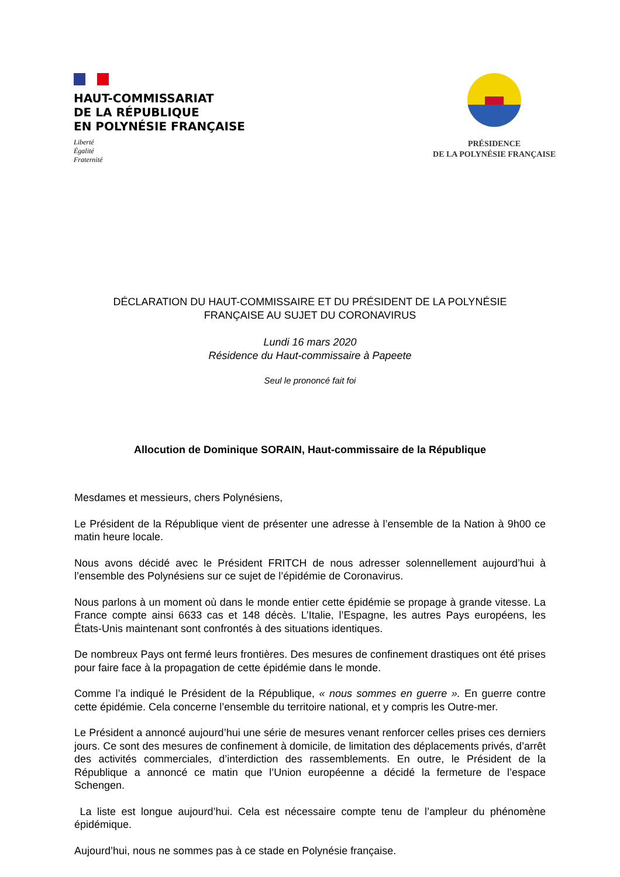HAUT-COMMISSARIAT
DE LA RÉPUBLIQUE
EN POLYNÉSIE FRANÇAISE
Liberté
Égalité
Fraternité
PRÉSIDENCE
DE LA POLYNÉSIE FRANÇAISE
DÉCLARATION DU HAUT-COMMISSAIRE ET DU PRÉSIDENT DE LA POLYNÉSIE
FRANÇAISE AU SUJET DU CORONAVIRUS
Lundi 16 mars 2020
Résidence du Haut-commissaire à Papeete
Seul le prononcé fait foi
Allocution de Dominique SORAIN, Haut-commissaire de la République
Mesdames et messieurs, chers Polynésiens,
Le Président de la République vient de présenter une adresse à l’ensemble de la Nation à 9h00 ce matin heure locale.
Nous avons décidé avec le Président FRITCH de nous adresser solennellement aujourd’hui à l’ensemble des Polynésiens sur ce sujet de l’épidémie de Coronavirus.
Nous parlons à un moment où dans le monde entier cette épidémie se propage à grande vitesse. La France compte ainsi 6633 cas et 148 décès. L’Italie, l’Espagne, les autres Pays européens, les États-Unis maintenant sont confrontés à des situations identiques.
De nombreux Pays ont fermé leurs frontières. Des mesures de confinement drastiques ont été prises pour faire face à la propagation de cette épidémie dans le monde.
Comme l’a indiqué le Président de la République, « nous sommes en guerre ». En guerre contre cette épidémie. Cela concerne l’ensemble du territoire national, et y compris les Outre-mer.
Le Président a annoncé aujourd’hui une série de mesures venant renforcer celles prises ces derniers jours. Ce sont des mesures de confinement à domicile, de limitation des déplacements privés, d’arrêt des activités commerciales, d’interdiction des rassemblements. En outre, le Président de la République a annoncé ce matin que l’Union européenne a décidé la fermeture de l’espace Schengen.
La liste est longue aujourd’hui. Cela est nécessaire compte tenu de l’ampleur du phénomène épidémique.
Aujourd’hui, nous ne sommes pas à ce stade en Polynésie française.